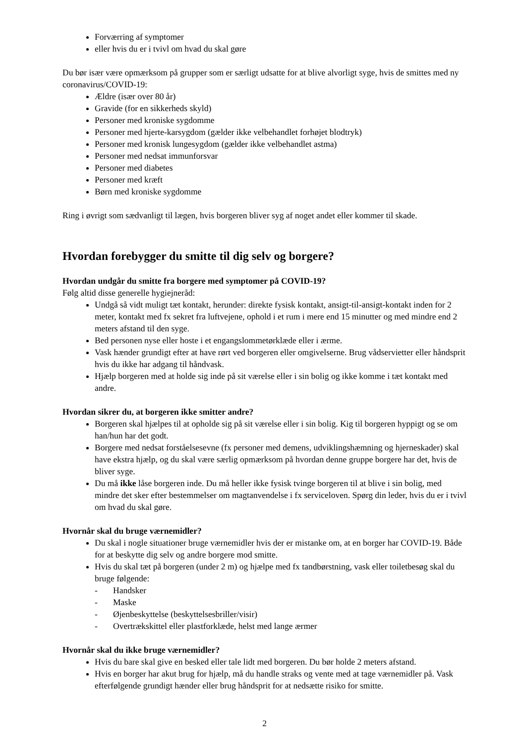Forværring af symptomer
eller hvis du er i tvivl om hvad du skal gøre
Du bør især være opmærksom på grupper som er særligt udsatte for at blive alvorligt syge, hvis de smittes med ny coronavirus/COVID-19:
Ældre (især over 80 år)
Gravide (for en sikkerheds skyld)
Personer med kroniske sygdomme
Personer med hjerte-karsygdom (gælder ikke velbehandlet forhøjet blodtryk)
Personer med kronisk lungesygdom (gælder ikke velbehandlet astma)
Personer med nedsat immunforsvar
Personer med diabetes
Personer med kræft
Børn med kroniske sygdomme
Ring i øvrigt som sædvanligt til lægen, hvis borgeren bliver syg af noget andet eller kommer til skade.
Hvordan forebygger du smitte til dig selv og borgere?
Hvordan undgår du smitte fra borgere med symptomer på COVID-19?
Følg altid disse generelle hygiejneråd:
Undgå så vidt muligt tæt kontakt, herunder: direkte fysisk kontakt, ansigt-til-ansigt-kontakt inden for 2 meter, kontakt med fx sekret fra luftvejene, ophold i et rum i mere end 15 minutter og med mindre end 2 meters afstand til den syge.
Bed personen nyse eller hoste i et engangslommetørklæde eller i ærme.
Vask hænder grundigt efter at have rørt ved borgeren eller omgivelserne. Brug vådservietter eller håndsprit hvis du ikke har adgang til håndvask.
Hjælp borgeren med at holde sig inde på sit værelse eller i sin bolig og ikke komme i tæt kontakt med andre.
Hvordan sikrer du, at borgeren ikke smitter andre?
Borgeren skal hjælpes til at opholde sig på sit værelse eller i sin bolig. Kig til borgeren hyppigt og se om han/hun har det godt.
Borgere med nedsat forståelsesevne (fx personer med demens, udviklingshæmning og hjerneskader) skal have ekstra hjælp, og du skal være særlig opmærksom på hvordan denne gruppe borgere har det, hvis de bliver syge.
Du må ikke låse borgeren inde. Du må heller ikke fysisk tvinge borgeren til at blive i sin bolig, med mindre det sker efter bestemmelser om magtanvendelse i fx serviceloven. Spørg din leder, hvis du er i tvivl om hvad du skal gøre.
Hvornår skal du bruge værnemidler?
Du skal i nogle situationer bruge værnemidler hvis der er mistanke om, at en borger har COVID-19. Både for at beskytte dig selv og andre borgere mod smitte.
Hvis du skal tæt på borgeren (under 2 m) og hjælpe med fx tandbørstning, vask eller toiletbesøg skal du bruge følgende:
- Handsker
- Maske
- Øjenbeskyttelse (beskyttelsesbriller/visir)
- Overtrækskittel eller plastforklæde, helst med lange ærmer
Hvornår skal du ikke bruge værnemidler?
Hvis du bare skal give en besked eller tale lidt med borgeren. Du bør holde 2 meters afstand.
Hvis en borger har akut brug for hjælp, må du handle straks og vente med at tage værnemidler på. Vask efterfølgende grundigt hænder eller brug håndsprit for at nedsætte risiko for smitte.
2